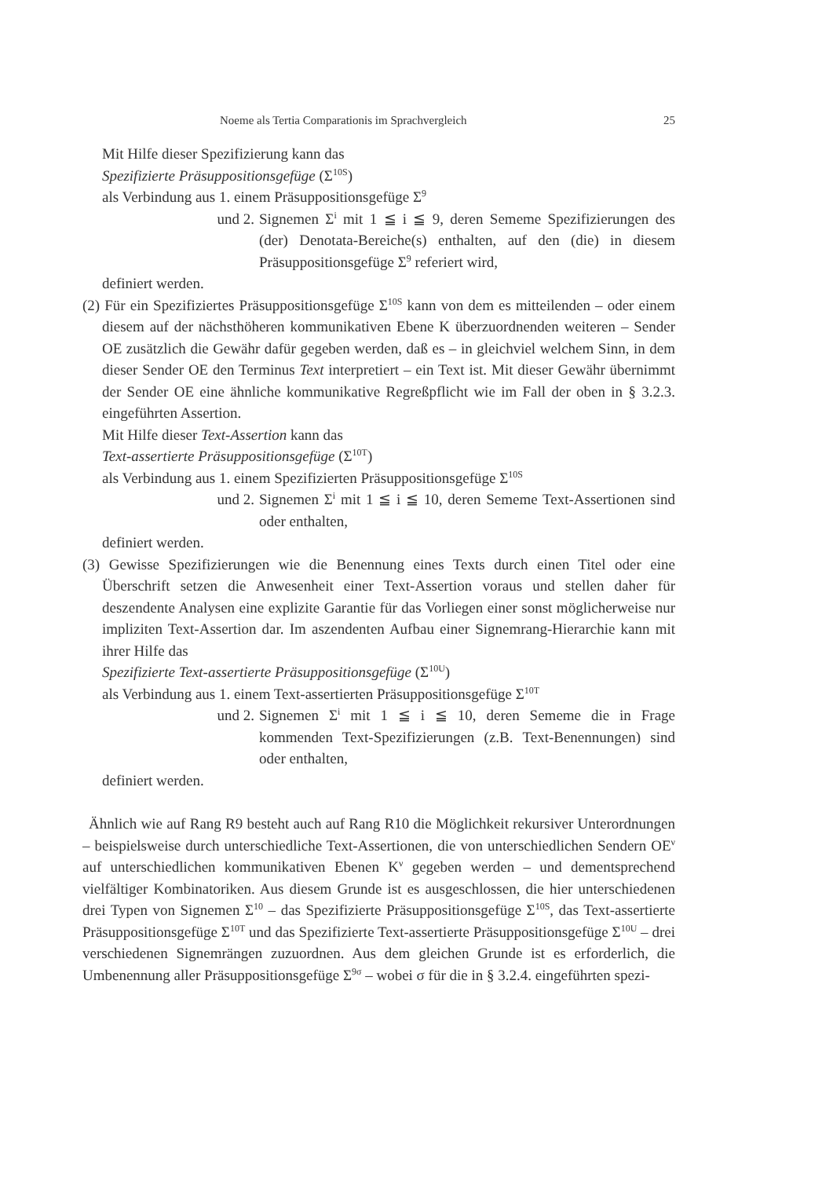Noeme als Tertia Comparationis im Sprachvergleich 25
Mit Hilfe dieser Spezifizierung kann das
Spezifizierte Präsuppositionsgefüge (Σ<sup>10S</sup>)
als Verbindung aus 1. einem Präsuppositionsgefüge Σ<sup>9</sup>
und 2. Signemen Σ<sup>i</sup> mit 1 ≦ i ≦ 9, deren Sememe Spezifizierungen des (der) Denotata-Bereiche(s) enthalten, auf den (die) in diesem Präsuppositionsgefüge Σ<sup>9</sup> referiert wird,
definiert werden.
(2) Für ein Spezifiziertes Präsuppositionsgefüge Σ<sup>10S</sup> kann von dem es mitteilenden – oder einem diesem auf der nächsthöheren kommunikativen Ebene K überzuordnenden weiteren – Sender OE zusätzlich die Gewähr dafür gegeben werden, daß es – in gleichviel welchem Sinn, in dem dieser Sender OE den Terminus Text interpretiert – ein Text ist. Mit dieser Gewähr übernimmt der Sender OE eine ähnliche kommunikative Regreßpflicht wie im Fall der oben in § 3.2.3. eingeführten Assertion.
Mit Hilfe dieser Text-Assertion kann das
Text-assertierte Präsuppositionsgefüge (Σ<sup>10T</sup>)
als Verbindung aus 1. einem Spezifizierten Präsuppositionsgefüge Σ<sup>10S</sup>
und 2. Signemen Σ<sup>i</sup> mit 1 ≦ i ≦ 10, deren Sememe Text-Assertionen sind oder enthalten,
definiert werden.
(3) Gewisse Spezifizierungen wie die Benennung eines Texts durch einen Titel oder eine Überschrift setzen die Anwesenheit einer Text-Assertion voraus und stellen daher für deszendente Analysen eine explizite Garantie für das Vorliegen einer sonst möglicherweise nur impliziten Text-Assertion dar. Im aszendenten Aufbau einer Signemrang-Hierarchie kann mit ihrer Hilfe das
Spezifizierte Text-assertierte Präsuppositionsgefüge (Σ<sup>10U</sup>)
als Verbindung aus 1. einem Text-assertierten Präsuppositionsgefüge Σ<sup>10T</sup>
und 2. Signemen Σ<sup>i</sup> mit 1 ≦ i ≦ 10, deren Sememe die in Frage kommenden Text-Spezifizierungen (z.B. Text-Benennungen) sind oder enthalten,
definiert werden.
Ähnlich wie auf Rang R9 besteht auch auf Rang R10 die Möglichkeit rekursiver Unterordnungen – beispielsweise durch unterschiedliche Text-Assertionen, die von unterschiedlichen Sendern OE<sup>ν</sup> auf unterschiedlichen kommunikativen Ebenen K<sup>ν</sup> gegeben werden – und dementsprechend vielfältiger Kombinatoriken. Aus diesem Grunde ist es ausgeschlossen, die hier unterschiedenen drei Typen von Signemen Σ<sup>10</sup> – das Spezifizierte Präsuppositionsgefüge Σ<sup>10S</sup>, das Text-assertierte Präsuppositionsgefüge Σ<sup>10T</sup> und das Spezifizierte Text-assertierte Präsuppositionsgefüge Σ<sup>10U</sup> – drei verschiedenen Signemrängen zuzuordnen. Aus dem gleichen Grunde ist es erforderlich, die Umbenennung aller Präsuppositionsgefüge Σ<sup>9σ</sup> – wobei σ für die in § 3.2.4. eingeführten spezi-